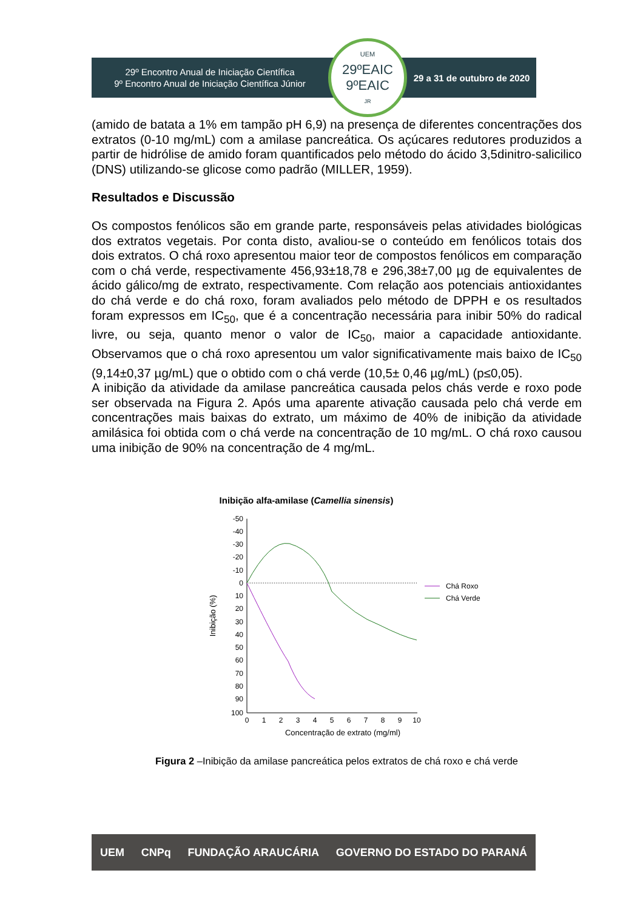29º Encontro Anual de Iniciação Científica
9º Encontro Anual de Iniciação Científica Júnior
UEM
29ºEAIC
9ºEAIC<sub>JR</sub>
29 a 31 de outubro de 2020
(amido de batata a 1% em tampão pH 6,9) na presença de diferentes concentrações dos extratos (0-10 mg/mL) com a amilase pancreática. Os açúcares redutores produzidos a partir de hidrólise de amido foram quantificados pelo método do ácido 3,5dinitro-salicilico (DNS) utilizando-se glicose como padrão (MILLER, 1959).
Resultados e Discussão
Os compostos fenólicos são em grande parte, responsáveis pelas atividades biológicas dos extratos vegetais. Por conta disto, avaliou-se o conteúdo em fenólicos totais dos dois extratos. O chá roxo apresentou maior teor de compostos fenólicos em comparação com o chá verde, respectivamente 456,93±18,78 e 296,38±7,00 µg de equivalentes de ácido gálico/mg de extrato, respectivamente. Com relação aos potenciais antioxidantes do chá verde e do chá roxo, foram avaliados pelo método de DPPH e os resultados foram expressos em IC<sub>50</sub>, que é a concentração necessária para inibir 50% do radical livre, ou seja, quanto menor o valor de IC<sub>50</sub>, maior a capacidade antioxidante. Observamos que o chá roxo apresentou um valor significativamente mais baixo de IC<sub>50</sub> (9,14±0,37 µg/mL) que o obtido com o chá verde (10,5± 0,46 µg/mL) (p≤0,05).
A inibição da atividade da amilase pancreática causada pelos chás verde e roxo pode ser observada na Figura 2. Após uma aparente ativação causada pelo chá verde em concentrações mais baixas do extrato, um máximo de 40% de inibição da atividade amilásica foi obtida com o chá verde na concentração de 10 mg/mL. O chá roxo causou uma inibição de 90% na concentração de 4 mg/mL.
Inibição alfa-amilase (Camellia sinensis)
-50
-40
-30
-20
-10
0
10
20
30
40
50
60
70
80
90
100
0
1
2
3
4
5
6
7
8
9
10
Concentração de extrato (mg/ml)
Inibição (%)
Chá Roxo
Chá Verde
Figura 2 –Inibição da amilase pancreática pelos extratos de chá roxo e chá verde
UEM CNPq FUNDAÇÃO ARAUCÁRIA GOVERNO DO ESTADO DO PARANÁ